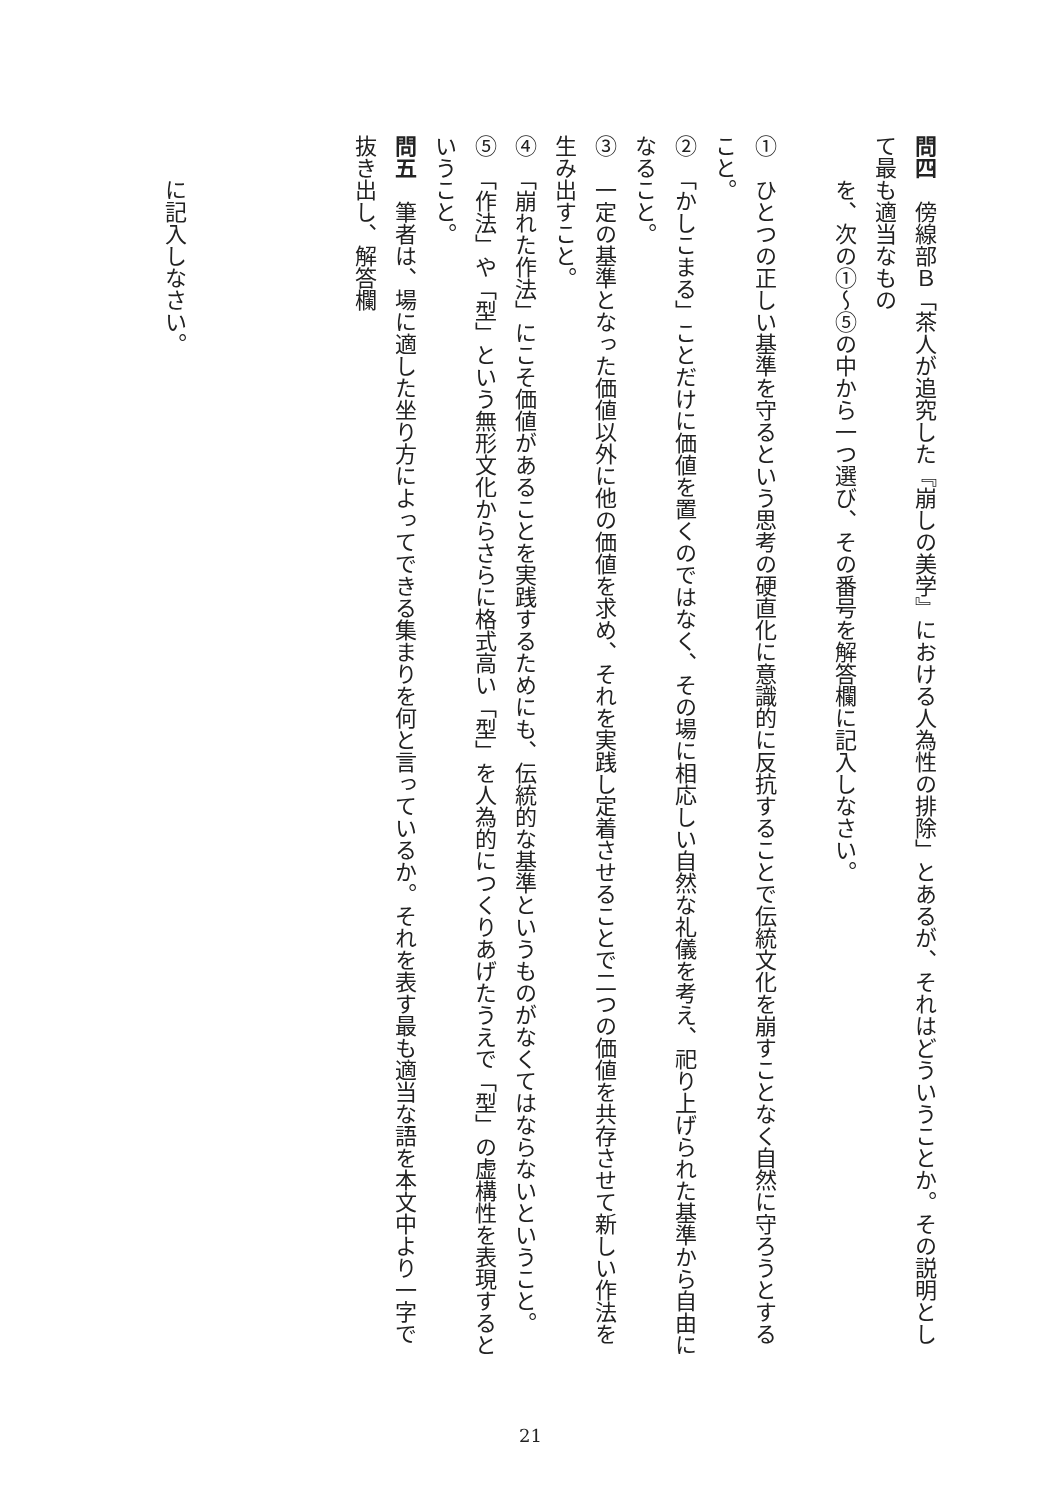問四　傍線部Ｂ「茶人が追究した『崩しの美学』における人為性の排除」とあるが、それはどういうことか。その説明として最も適当なもの
を、次の①～⑤の中から一つ選び、その番号を解答欄に記入しなさい。
①　ひとつの正しい基準を守るという思考の硬直化に意識的に反抗することで伝統文化を崩すことなく自然に守ろうとすること。
②　「かしこまる」ことだけに価値を置くのではなく、その場に相応しい自然な礼儀を考え、祀り上げられた基準から自由になること。
③　一定の基準となった価値以外に他の価値を求め、それを実践し定着させることで二つの価値を共存させて新しい作法を生み出すこと。
④　「崩れた作法」にこそ価値があることを実践するためにも、伝統的な基準というものがなくてはならないということ。
⑤　「作法」や「型」という無形文化からさらに格式高い「型」を人為的につくりあげたうえで「型」の虚構性を表現するということ。
問五　筆者は、場に適した坐り方によってできる集まりを何と言っているか。それを表す最も適当な語を本文中より一字で抜き出し、解答欄
に記入しなさい。
21